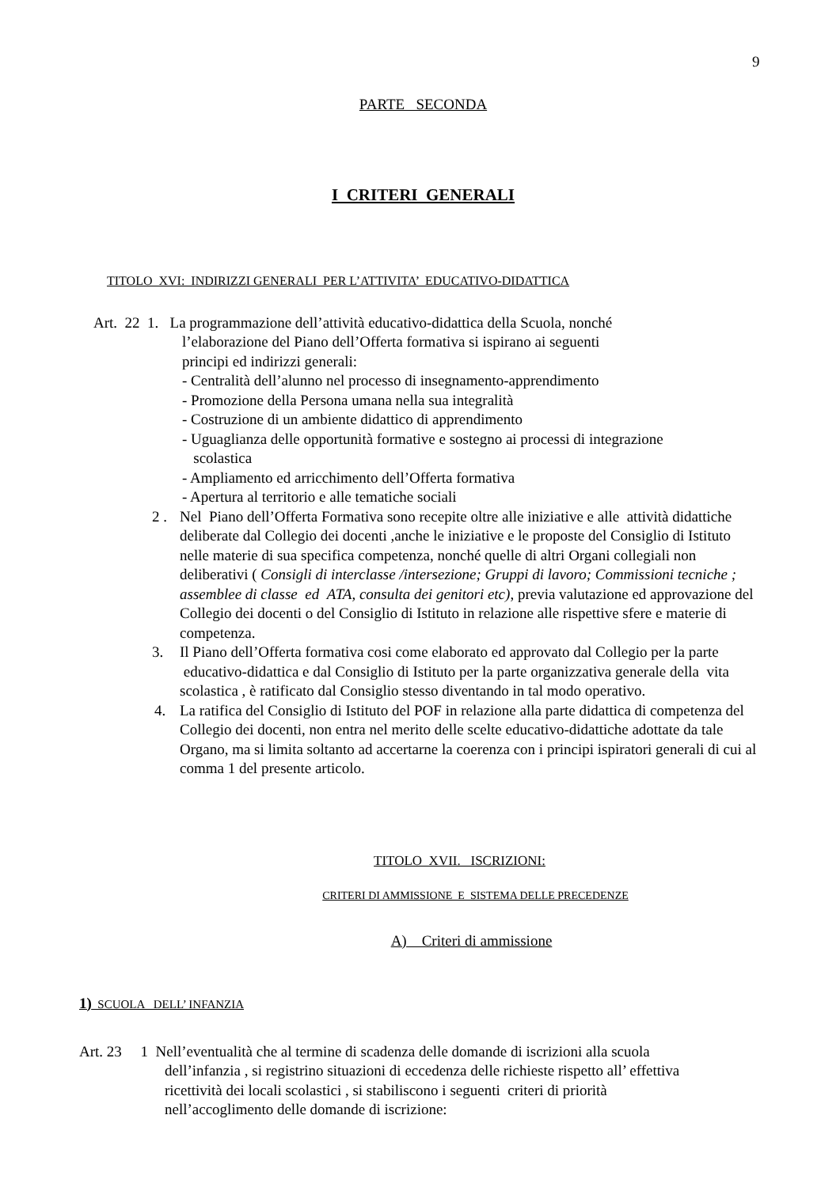9
PARTE SECONDA
I CRITERI GENERALI
TITOLO XVI: INDIRIZZI GENERALI PER L’ATTIVITA’ EDUCATIVO-DIDATTICA
Art. 22 1. La programmazione dell’attività educativo-didattica della Scuola, nonché
l’elaborazione del Piano dell’Offerta formativa si ispirano ai seguenti
principi ed indirizzi generali:
- Centralità dell’alunno nel processo di insegnamento-apprendimento
- Promozione della Persona umana nella sua integralità
- Costruzione di un ambiente didattico di apprendimento
- Uguaglianza delle opportunità formative e sostegno ai processi di integrazione
scolastica
- Ampliamento ed arricchimento dell’Offerta formativa
- Apertura al territorio e alle tematiche sociali
2 . Nel Piano dell’Offerta Formativa sono recepite oltre alle iniziative e alle attività didattiche deliberate dal Collegio dei docenti ,anche le iniziative e le proposte del Consiglio di Istituto nelle materie di sua specifica competenza, nonché quelle di altri Organi collegiali non deliberativi ( Consigli di interclasse /intersezione; Gruppi di lavoro; Commissioni tecniche ; assemblee di classe ed ATA, consulta dei genitori etc), previa valutazione ed approvazione del Collegio dei docenti o del Consiglio di Istituto in relazione alle rispettive sfere e materie di competenza.
3. Il Piano dell’Offerta formativa cosi come elaborato ed approvato dal Collegio per la parte educativo-didattica e dal Consiglio di Istituto per la parte organizzativa generale della vita scolastica , è ratificato dal Consiglio stesso diventando in tal modo operativo.
4. La ratifica del Consiglio di Istituto del POF in relazione alla parte didattica di competenza del Collegio dei docenti, non entra nel merito delle scelte educativo-didattiche adottate da tale Organo, ma si limita soltanto ad accertarne la coerenza con i principi ispiratori generali di cui al comma 1 del presente articolo.
TITOLO XVII. ISCRIZIONI:
CRITERI DI AMMISSIONE E SISTEMA DELLE PRECEDENZE
A) Criteri di ammissione
1) SCUOLA DELL’ INFANZIA
Art. 23 1 Nell’eventualità che al termine di scadenza delle domande di iscrizioni alla scuola
dell’infanzia , si registrino situazioni di eccedenza delle richieste rispetto all’ effettiva
ricettività dei locali scolastici , si stabiliscono i seguenti criteri di priorità
nell’accoglimento delle domande di iscrizione: